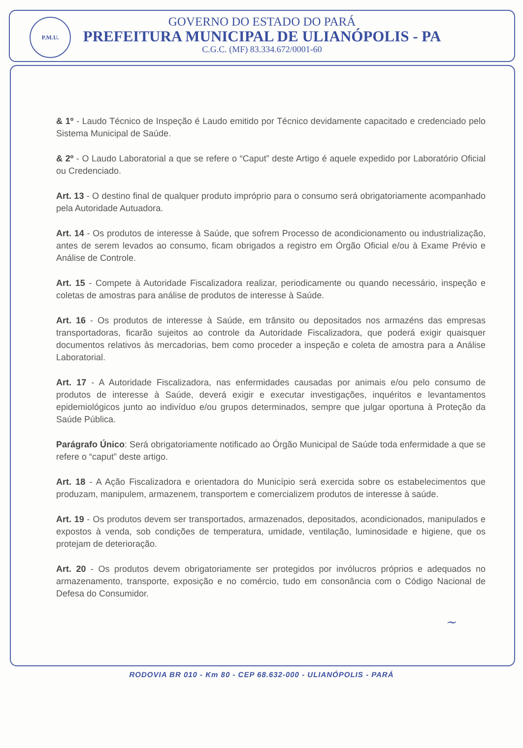P.M.U.
GOVERNO DO ESTADO DO PARÁ
PREFEITURA MUNICIPAL DE ULIANÓPOLIS - PA
C.G.C. (MF) 83.334.672/0001-60
& 1º - Laudo Técnico de Inspeção é Laudo emitido por Técnico devidamente capacitado e credenciado pelo Sistema Municipal de Saúde.
& 2º - O Laudo Laboratorial a que se refere o “Caput” deste Artigo é aquele expedido por Laboratório Oficial ou Credenciado.
Art. 13 - O destino final de qualquer produto impróprio para o consumo será obrigatoriamente acompanhado pela Autoridade Autuadora.
Art. 14 - Os produtos de interesse à Saúde, que sofrem Processo de acondicionamento ou industrialização, antes de serem levados ao consumo, ficam obrigados a registro em Órgão Oficial e/ou à Exame Prévio e Análise de Controle.
Art. 15 - Compete à Autoridade Fiscalizadora realizar, periodicamente ou quando necessário, inspeção e coletas de amostras para análise de produtos de interesse à Saúde.
Art. 16 - Os produtos de interesse à Saúde, em trânsito ou depositados nos armazéns das empresas transportadoras, ficarão sujeitos ao controle da Autoridade Fiscalizadora, que poderá exigir quaisquer documentos relativos às mercadorias, bem como proceder a inspeção e coleta de amostra para a Análise Laboratorial.
Art. 17 - A Autoridade Fiscalizadora, nas enfermidades causadas por animais e/ou pelo consumo de produtos de interesse à Saúde, deverá exigir e executar investigações, inquéritos e levantamentos epidemiológicos junto ao indivíduo e/ou grupos determinados, sempre que julgar oportuna à Proteção da Saúde Pública.
Parágrafo Único: Será obrigatoriamente notificado ao Órgão Municipal de Saúde toda enfermidade a que se refere o “caput” deste artigo.
Art. 18 - A Ação Fiscalizadora e orientadora do Município será exercida sobre os estabelecimentos que produzam, manipulem, armazenem, transportem e comercializem produtos de interesse à saúde.
Art. 19 - Os produtos devem ser transportados, armazenados, depositados, acondicionados, manipulados e expostos à venda, sob condições de temperatura, umidade, ventilação, luminosidade e higiene, que os protejam de deterioração.
Art. 20 - Os produtos devem obrigatoriamente ser protegidos por invólucros próprios e adequados no armazenamento, transporte, exposição e no comércio, tudo em consonância com o Código Nacional de Defesa do Consumidor.
~
RODOVIA BR 010 - Km 80 - CEP 68.632-000 - ULIANÓPOLIS - PARÁ